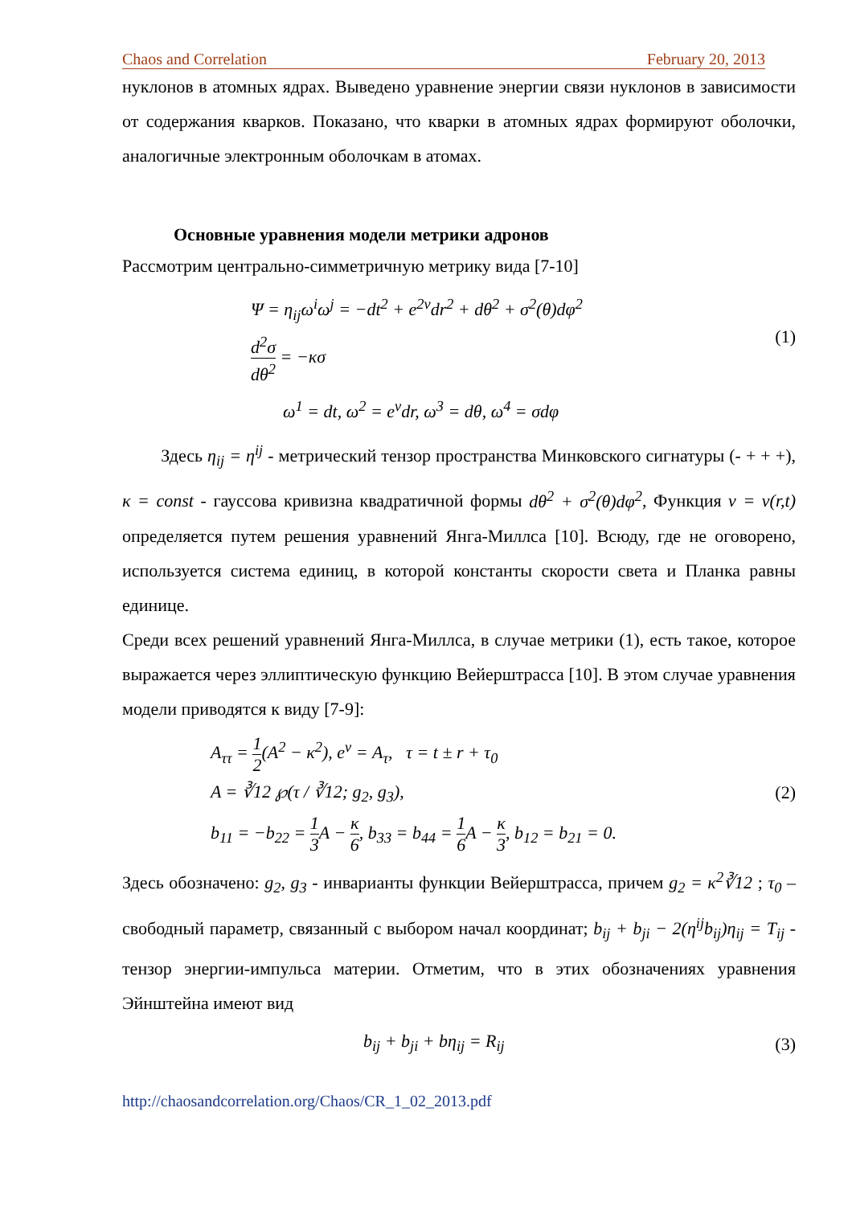Chaos and Correlation February 20, 2013
нуклонов в атомных ядрах. Выведено уравнение энергии связи нуклонов в зависимости от содержания кварков. Показано, что кварки в атомных ядрах формируют оболочки, аналогичные электронным оболочкам в атомах.
Основные уравнения модели метрики адронов
Рассмотрим центрально-симметричную метрику вида [7-10]
Ψ = η<sub>ij</sub>ω<sup>i</sup>ω<sup>j</sup> = −dt<sup>2</sup> + e<sup>2ν</sup>dr<sup>2</sup> + dθ<sup>2</sup> + σ<sup>2</sup>(θ)dφ<sup>2</sup>
d<sup>2</sup>σ dθ<sup>2</sup> = −κσ
(1)
ω<sup>1</sup> = dt, ω<sup>2</sup> = e<sup>ν</sup>dr, ω<sup>3</sup> = dθ, ω<sup>4</sup> = σdφ
Здесь η<sub>ij</sub> = η<sup>ij</sup> - метрический тензор пространства Минковского сигнатуры (- + + +), κ = const - гауссова кривизна квадратичной формы dθ<sup>2</sup> + σ<sup>2</sup>(θ)dφ<sup>2</sup>, Функция ν = ν(r,t) определяется путем решения уравнений Янга-Миллса [10]. Всюду, где не оговорено, используется система единиц, в которой константы скорости света и Планка равны единице.
Среди всех решений уравнений Янга-Миллса, в случае метрики (1), есть такое, которое выражается через эллиптическую функцию Вейерштрасса [10]. В этом случае уравнения модели приводятся к виду [7-9]:
A<sub>ττ</sub> = 1 2(A<sup>2</sup> − κ<sup>2</sup>), e<sup>ν</sup> = A<sub>τ</sub>, τ = t ± r + τ<sub>0</sub>
A = ∛12 ℘(τ / ∛12; g<sub>2</sub>, g<sub>3</sub>),
b<sub>11</sub> = −b<sub>22</sub> = 1 3 A − κ 6, b<sub>33</sub> = b<sub>44</sub> = 1 6 A − κ 3, b<sub>12</sub> = b<sub>21</sub> = 0.
(2)
Здесь обозначено: g<sub>2</sub>, g<sub>3</sub> - инварианты функции Вейерштрасса, причем g<sub>2</sub> = κ<sup>2</sup>∛12 ; τ<sub>0</sub> – свободный параметр, связанный с выбором начал координат; b<sub>ij</sub> + b<sub>ji</sub> − 2(η<sup>ij</sup>b<sub>ij</sub>)η<sub>ij</sub> = T<sub>ij</sub> - тензор энергии-импульса материи. Отметим, что в этих обозначениях уравнения Эйнштейна имеют вид
b<sub>ij</sub> + b<sub>ji</sub> + bη<sub>ij</sub> = R<sub>ij</sub> (3)
http://chaosandcorrelation.org/Chaos/CR_1_02_2013.pdf